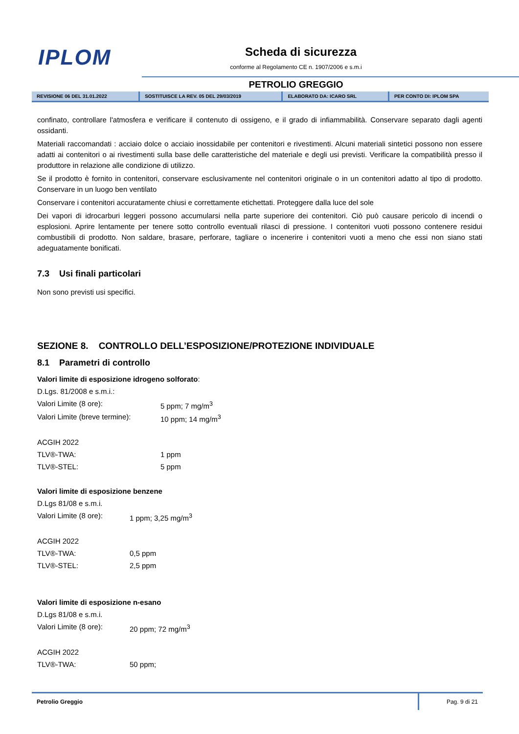IPLOM Scheda di sicurezza
conforme al Regolamento CE n. 1907/2006 e s.m.i
PETROLIO GREGGIO
| REVISIONE 06 DEL 31.01.2022 | SOSTITUISCE LA REV. 05 DEL 29/03/2019 | ELABORATO DA: ICARO SRL | PER CONTO DI: IPLOM SPA |
confinato, controllare l'atmosfera e verificare il contenuto di ossigeno, e il grado di infiammabilità. Conservare separato dagli agenti ossidanti.
Materiali raccomandati : acciaio dolce o acciaio inossidabile per contenitori e rivestimenti. Alcuni materiali sintetici possono non essere adatti ai contenitori o ai rivestimenti sulla base delle caratteristiche del materiale e degli usi previsti. Verificare la compatibilità presso il produttore in relazione alle condizione di utilizzo.
Se il prodotto è fornito in contenitori, conservare esclusivamente nel contenitori originale o in un contenitori adatto al tipo di prodotto. Conservare in un luogo ben ventilato
Conservare i contenitori accuratamente chiusi e correttamente etichettati. Proteggere dalla luce del sole
Dei vapori di idrocarburi leggeri possono accumularsi nella parte superiore dei contenitori. Ciò può causare pericolo di incendi o esplosioni. Aprire lentamente per tenere sotto controllo eventuali rilasci di pressione. I contenitori vuoti possono contenere residui combustibili di prodotto. Non saldare, brasare, perforare, tagliare o incenerire i contenitori vuoti a meno che essi non siano stati adeguatamente bonificati.
7.3 Usi finali particolari
Non sono previsti usi specifici.
SEZIONE 8. CONTROLLO DELL’ESPOSIZIONE/PROTEZIONE INDIVIDUALE
8.1 Parametri di controllo
| Valori limite di esposizione idrogeno solforato : | |
| D.Lgs. 81/2008 e s.m.i.: | |
| Valori Limite (8 ore): | 5 ppm; 7 mg/m<sup>3</sup> |
| Valori Limite (breve termine): | 10 ppm; 14 mg/m<sup>3</sup> |
| ACGIH 2022 | |
| TLV®-TWA: | 1 ppm |
| TLV®-STEL: | 5 ppm |
| Valori limite di esposizione benzene | |
| D.Lgs 81/08 e s.m.i. | |
| Valori Limite (8 ore): | 1 ppm; 3,25 mg/m<sup>3</sup> |
| ACGIH 2022 | |
| TLV®-TWA: | 0,5 ppm |
| TLV®-STEL: | 2,5 ppm |
| Valori limite di esposizione n-esano | |
| D.Lgs 81/08 e s.m.i. | |
| Valori Limite (8 ore): | 20 ppm; 72 mg/m<sup>3</sup> |
| ACGIH 2022 | |
| TLV®-TWA: | 50 ppm; |
Petrolio Greggio Pag. 9 di 21